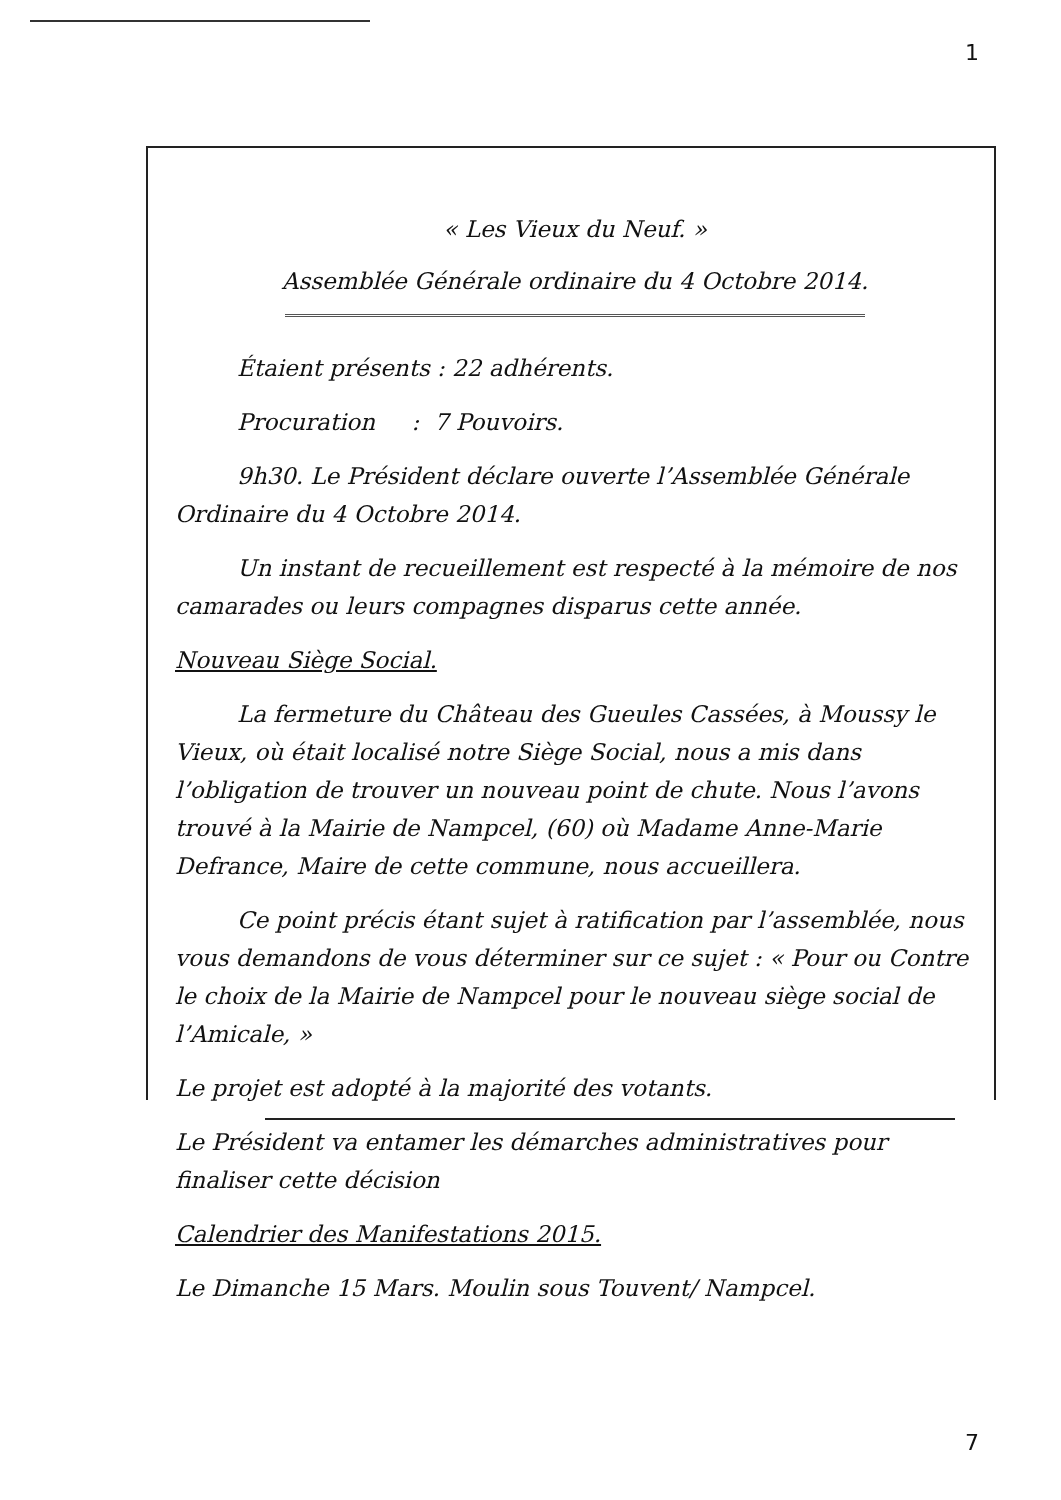1
« Les Vieux du Neuf. »
Assemblée Générale ordinaire du 4 Octobre 2014.
Étaient présents : 22 adhérents.
Procuration : 7 Pouvoirs.
9h30. Le Président déclare ouverte l’Assemblée Générale Ordinaire du 4 Octobre 2014.
Un instant de recueillement est respecté à la mémoire de nos camarades ou leurs compagnes disparus cette année.
Nouveau Siège Social.
La fermeture du Château des Gueules Cassées, à Moussy le Vieux, où était localisé notre Siège Social, nous a mis dans l’obligation de trouver un nouveau point de chute. Nous l’avons trouvé à la Mairie de Nampcel, (60) où Madame Anne-Marie Defrance, Maire de cette commune, nous accueillera.
Ce point précis étant sujet à ratification par l’assemblée, nous vous demandons de vous déterminer sur ce sujet : « Pour ou Contre le choix de la Mairie de Nampcel pour le nouveau siège social de l’Amicale, »
Le projet est adopté à la majorité des votants.
Le Président va entamer les démarches administratives pour finaliser cette décision
Calendrier des Manifestations 2015.
Le Dimanche 15 Mars. Moulin sous Touvent/ Nampcel.
7